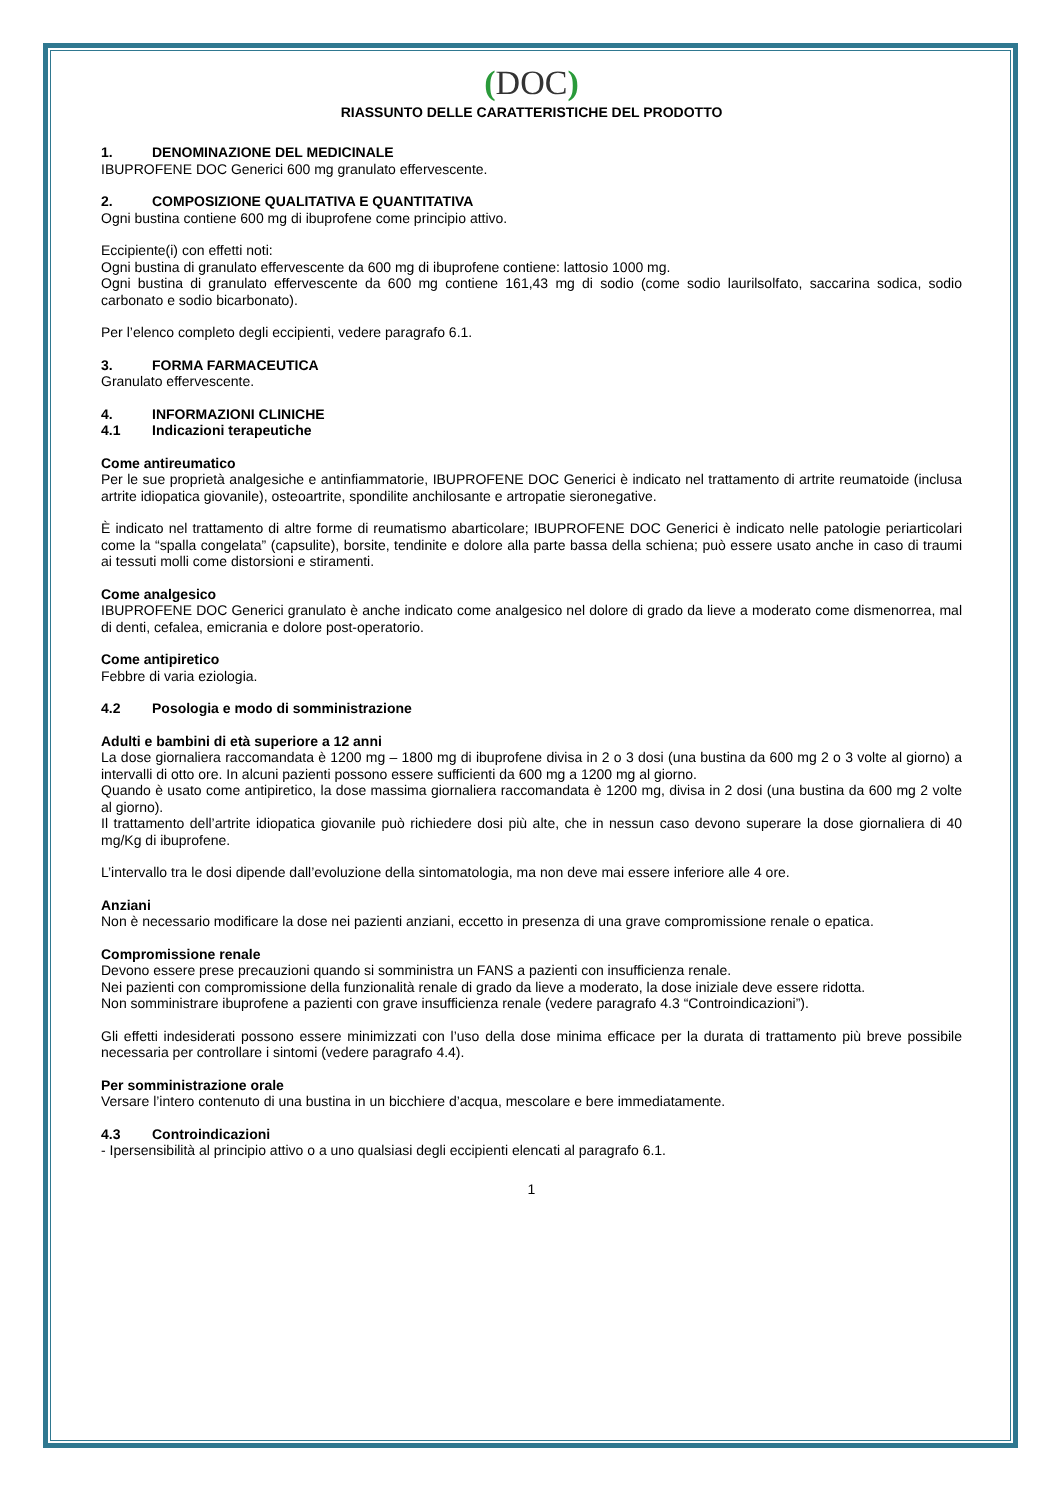(DOC)
RIASSUNTO DELLE CARATTERISTICHE DEL PRODOTTO
1. DENOMINAZIONE DEL MEDICINALE
IBUPROFENE DOC Generici 600 mg granulato effervescente.
2. COMPOSIZIONE QUALITATIVA E QUANTITATIVA
Ogni bustina contiene 600 mg di ibuprofene come principio attivo.
Eccipiente(i) con effetti noti:
Ogni bustina di granulato effervescente da 600 mg di ibuprofene contiene: lattosio 1000 mg.
Ogni bustina di granulato effervescente da 600 mg contiene 161,43 mg di sodio (come sodio laurilsolfato, saccarina sodica, sodio carbonato e sodio bicarbonato).
Per l’elenco completo degli eccipienti, vedere paragrafo 6.1.
3. FORMA FARMACEUTICA
Granulato effervescente.
4. INFORMAZIONI CLINICHE
4.1 Indicazioni terapeutiche
Come antireumatico
Per le sue proprietà analgesiche e antinfiammatorie, IBUPROFENE DOC Generici è indicato nel trattamento di artrite reumatoide (inclusa artrite idiopatica giovanile), osteoartrite, spondilite anchilosante e artropatie sieronegative.
È indicato nel trattamento di altre forme di reumatismo abarticolare; IBUPROFENE DOC Generici è indicato nelle patologie periarticolari come la “spalla congelata” (capsulite), borsite, tendinite e dolore alla parte bassa della schiena; può essere usato anche in caso di traumi ai tessuti molli come distorsioni e stiramenti.
Come analgesico
IBUPROFENE DOC Generici granulato è anche indicato come analgesico nel dolore di grado da lieve a moderato come dismenorrea, mal di denti, cefalea, emicrania e dolore post-operatorio.
Come antipiretico
Febbre di varia eziologia.
4.2 Posologia e modo di somministrazione
Adulti e bambini di età superiore a 12 anni
La dose giornaliera raccomandata è 1200 mg – 1800 mg di ibuprofene divisa in 2 o 3 dosi (una bustina da 600 mg 2 o 3 volte al giorno) a intervalli di otto ore. In alcuni pazienti possono essere sufficienti da 600 mg a 1200 mg al giorno.
Quando è usato come antipiretico, la dose massima giornaliera raccomandata è 1200 mg, divisa in 2 dosi (una bustina da 600 mg 2 volte al giorno).
Il trattamento dell’artrite idiopatica giovanile può richiedere dosi più alte, che in nessun caso devono superare la dose giornaliera di 40 mg/Kg di ibuprofene.
L’intervallo tra le dosi dipende dall’evoluzione della sintomatologia, ma non deve mai essere inferiore alle 4 ore.
Anziani
Non è necessario modificare la dose nei pazienti anziani, eccetto in presenza di una grave compromissione renale o epatica.
Compromissione renale
Devono essere prese precauzioni quando si somministra un FANS a pazienti con insufficienza renale.
Nei pazienti con compromissione della funzionalità renale di grado da lieve a moderato, la dose iniziale deve essere ridotta.
Non somministrare ibuprofene a pazienti con grave insufficienza renale (vedere paragrafo 4.3 “Controindicazioni”).
Gli effetti indesiderati possono essere minimizzati con l’uso della dose minima efficace per la durata di trattamento più breve possibile necessaria per controllare i sintomi (vedere paragrafo 4.4).
Per somministrazione orale
Versare l’intero contenuto di una bustina in un bicchiere d’acqua, mescolare e bere immediatamente.
4.3 Controindicazioni
- Ipersensibilità al principio attivo o a uno qualsiasi degli eccipienti elencati al paragrafo 6.1.
1